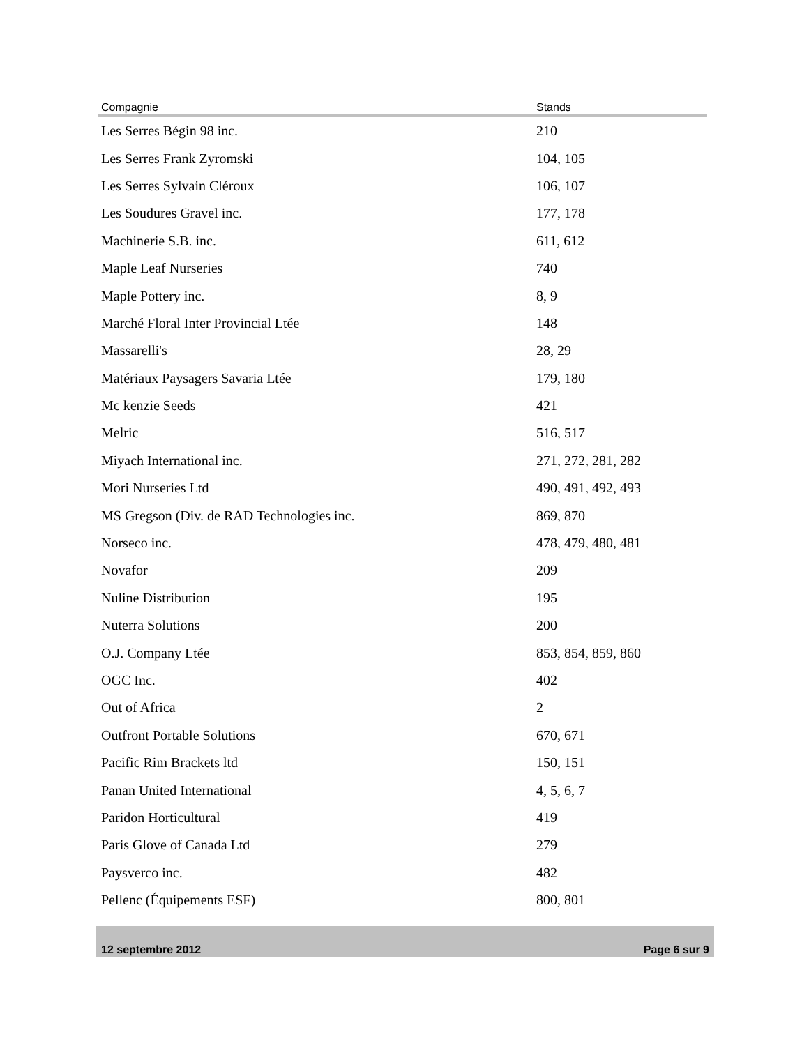| Compagnie | Stands |
| --- | --- |
| Les Serres Bégin 98 inc. | 210 |
| Les Serres Frank Zyromski | 104, 105 |
| Les Serres Sylvain Cléroux | 106, 107 |
| Les Soudures Gravel inc. | 177, 178 |
| Machinerie S.B. inc. | 611, 612 |
| Maple Leaf Nurseries | 740 |
| Maple Pottery inc. | 8, 9 |
| Marché Floral Inter Provincial Ltée | 148 |
| Massarelli's | 28, 29 |
| Matériaux Paysagers Savaria Ltée | 179, 180 |
| Mc kenzie Seeds | 421 |
| Melric | 516, 517 |
| Miyach International inc. | 271, 272, 281, 282 |
| Mori Nurseries Ltd | 490, 491, 492, 493 |
| MS Gregson (Div. de RAD Technologies inc. | 869, 870 |
| Norseco inc. | 478, 479, 480, 481 |
| Novafor | 209 |
| Nuline Distribution | 195 |
| Nuterra Solutions | 200 |
| O.J. Company Ltée | 853, 854, 859, 860 |
| OGC Inc. | 402 |
| Out of Africa | 2 |
| Outfront Portable Solutions | 670, 671 |
| Pacific Rim Brackets ltd | 150, 151 |
| Panan United International | 4, 5, 6, 7 |
| Paridon Horticultural | 419 |
| Paris Glove of Canada Ltd | 279 |
| Paysverco inc. | 482 |
| Pellenc (Équipements ESF) | 800, 801 |
12 septembre 2012 Page 6 sur 9